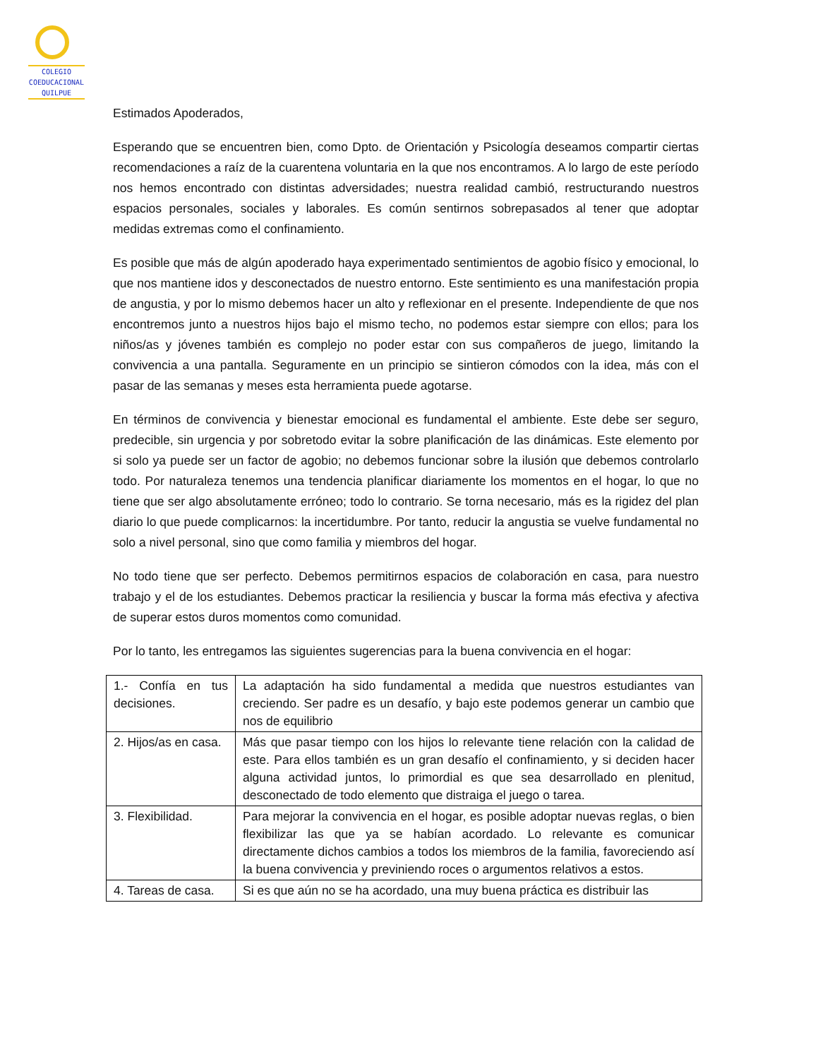COLEGIO
COEDUCACIONAL
QUILPUE
Estimados Apoderados,
Esperando que se encuentren bien, como Dpto. de Orientación y Psicología deseamos compartir ciertas recomendaciones a raíz de la cuarentena voluntaria en la que nos encontramos. A lo largo de este período nos hemos encontrado con distintas adversidades; nuestra realidad cambió, restructurando nuestros espacios personales, sociales y laborales. Es común sentirnos sobrepasados al tener que adoptar medidas extremas como el confinamiento.
Es posible que más de algún apoderado haya experimentado sentimientos de agobio físico y emocional, lo que nos mantiene idos y desconectados de nuestro entorno. Este sentimiento es una manifestación propia de angustia, y por lo mismo debemos hacer un alto y reflexionar en el presente. Independiente de que nos encontremos junto a nuestros hijos bajo el mismo techo, no podemos estar siempre con ellos; para los niños/as y jóvenes también es complejo no poder estar con sus compañeros de juego, limitando la convivencia a una pantalla. Seguramente en un principio se sintieron cómodos con la idea, más con el pasar de las semanas y meses esta herramienta puede agotarse.
En términos de convivencia y bienestar emocional es fundamental el ambiente. Este debe ser seguro, predecible, sin urgencia y por sobretodo evitar la sobre planificación de las dinámicas. Este elemento por si solo ya puede ser un factor de agobio; no debemos funcionar sobre la ilusión que debemos controlarlo todo. Por naturaleza tenemos una tendencia planificar diariamente los momentos en el hogar, lo que no tiene que ser algo absolutamente erróneo; todo lo contrario. Se torna necesario, más es la rigidez del plan diario lo que puede complicarnos: la incertidumbre. Por tanto, reducir la angustia se vuelve fundamental no solo a nivel personal, sino que como familia y miembros del hogar.
No todo tiene que ser perfecto. Debemos permitirnos espacios de colaboración en casa, para nuestro trabajo y el de los estudiantes. Debemos practicar la resiliencia y buscar la forma más efectiva y afectiva de superar estos duros momentos como comunidad.
Por lo tanto, les entregamos las siguientes sugerencias para la buena convivencia en el hogar:
| 1.- Confía en tus decisiones. | La adaptación ha sido fundamental a medida que nuestros estudiantes van creciendo. Ser padre es un desafío, y bajo este podemos generar un cambio que nos de equilibrio |
| 2. Hijos/as en casa. | Más que pasar tiempo con los hijos lo relevante tiene relación con la calidad de este. Para ellos también es un gran desafío el confinamiento, y si deciden hacer alguna actividad juntos, lo primordial es que sea desarrollado en plenitud, desconectado de todo elemento que distraiga el juego o tarea. |
| 3. Flexibilidad. | Para mejorar la convivencia en el hogar, es posible adoptar nuevas reglas, o bien flexibilizar las que ya se habían acordado. Lo relevante es comunicar directamente dichos cambios a todos los miembros de la familia, favoreciendo así la buena convivencia y previniendo roces o argumentos relativos a estos. |
| 4. Tareas de casa. | Si es que aún no se ha acordado, una muy buena práctica es distribuir las |